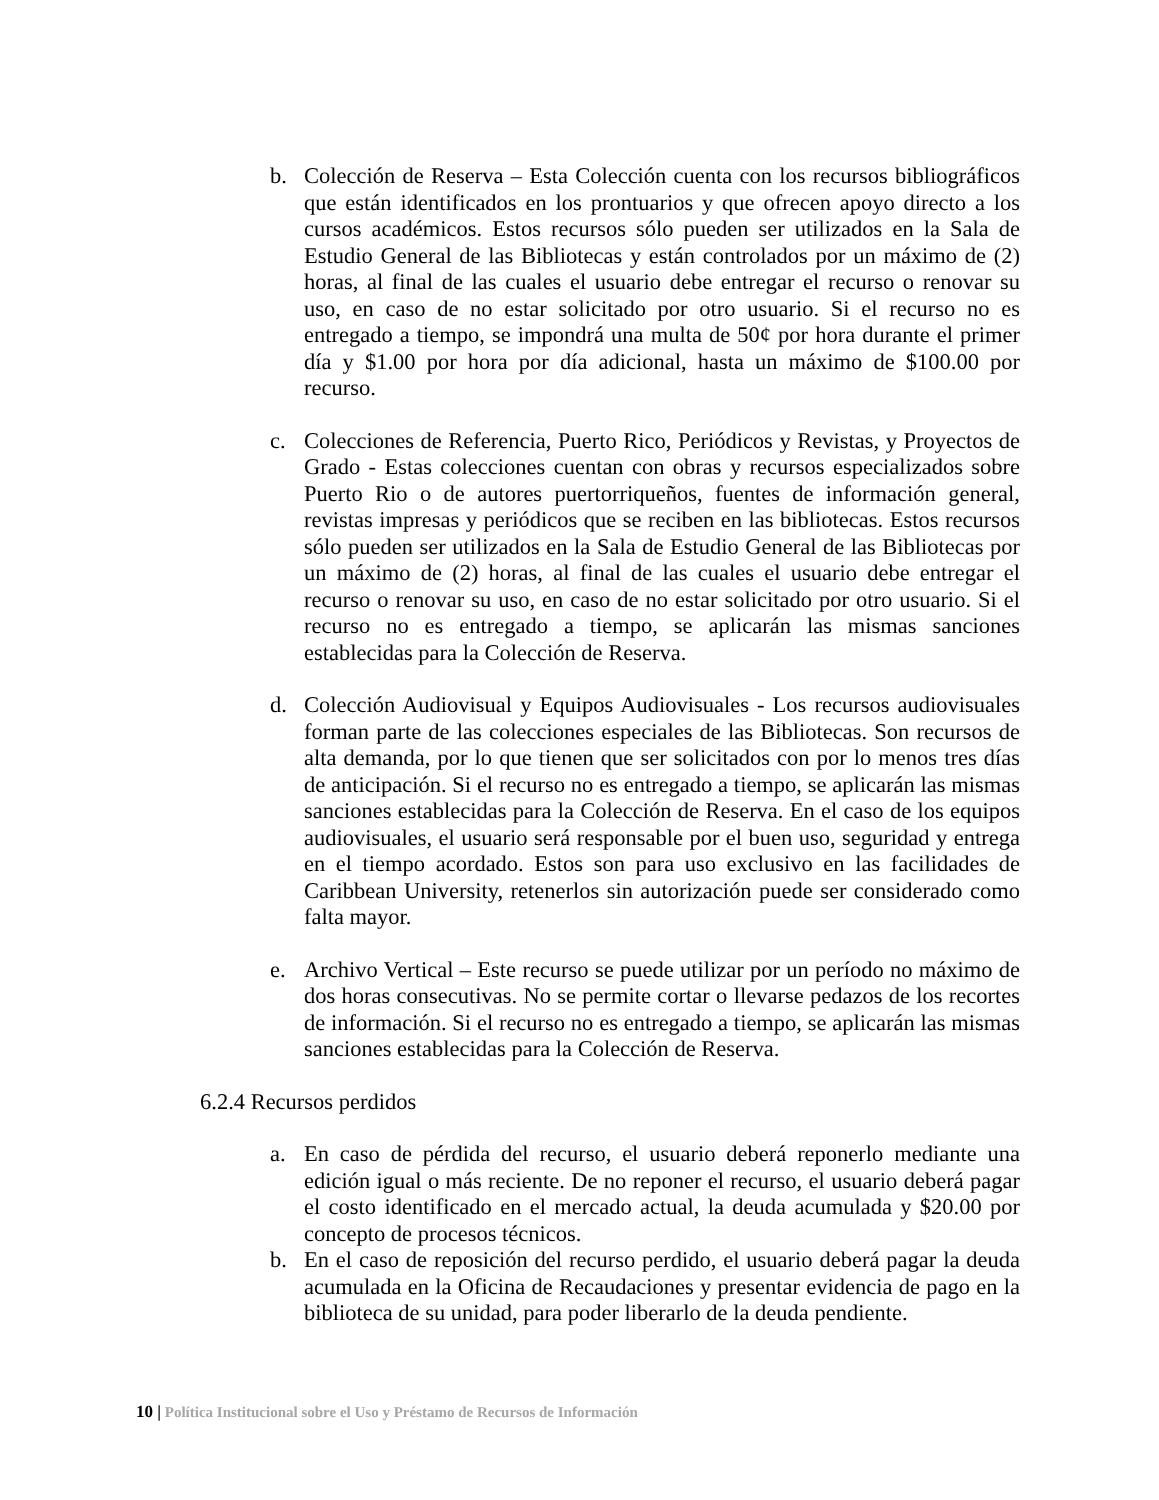b. Colección de Reserva – Esta Colección cuenta con los recursos bibliográficos que están identificados en los prontuarios y que ofrecen apoyo directo a los cursos académicos. Estos recursos sólo pueden ser utilizados en la Sala de Estudio General de las Bibliotecas y están controlados por un máximo de (2) horas, al final de las cuales el usuario debe entregar el recurso o renovar su uso, en caso de no estar solicitado por otro usuario. Si el recurso no es entregado a tiempo, se impondrá una multa de 50¢ por hora durante el primer día y $1.00 por hora por día adicional, hasta un máximo de $100.00 por recurso.
c. Colecciones de Referencia, Puerto Rico, Periódicos y Revistas, y Proyectos de Grado - Estas colecciones cuentan con obras y recursos especializados sobre Puerto Rio o de autores puertorriqueños, fuentes de información general, revistas impresas y periódicos que se reciben en las bibliotecas. Estos recursos sólo pueden ser utilizados en la Sala de Estudio General de las Bibliotecas por un máximo de (2) horas, al final de las cuales el usuario debe entregar el recurso o renovar su uso, en caso de no estar solicitado por otro usuario. Si el recurso no es entregado a tiempo, se aplicarán las mismas sanciones establecidas para la Colección de Reserva.
d. Colección Audiovisual y Equipos Audiovisuales - Los recursos audiovisuales forman parte de las colecciones especiales de las Bibliotecas. Son recursos de alta demanda, por lo que tienen que ser solicitados con por lo menos tres días de anticipación. Si el recurso no es entregado a tiempo, se aplicarán las mismas sanciones establecidas para la Colección de Reserva. En el caso de los equipos audiovisuales, el usuario será responsable por el buen uso, seguridad y entrega en el tiempo acordado. Estos son para uso exclusivo en las facilidades de Caribbean University, retenerlos sin autorización puede ser considerado como falta mayor.
e. Archivo Vertical – Este recurso se puede utilizar por un período no máximo de dos horas consecutivas. No se permite cortar o llevarse pedazos de los recortes de información. Si el recurso no es entregado a tiempo, se aplicarán las mismas sanciones establecidas para la Colección de Reserva.
6.2.4 Recursos perdidos
a. En caso de pérdida del recurso, el usuario deberá reponerlo mediante una edición igual o más reciente. De no reponer el recurso, el usuario deberá pagar el costo identificado en el mercado actual, la deuda acumulada y $20.00 por concepto de procesos técnicos.
b. En el caso de reposición del recurso perdido, el usuario deberá pagar la deuda acumulada en la Oficina de Recaudaciones y presentar evidencia de pago en la biblioteca de su unidad, para poder liberarlo de la deuda pendiente.
10 | Política Institucional sobre el Uso y Préstamo de Recursos de Información